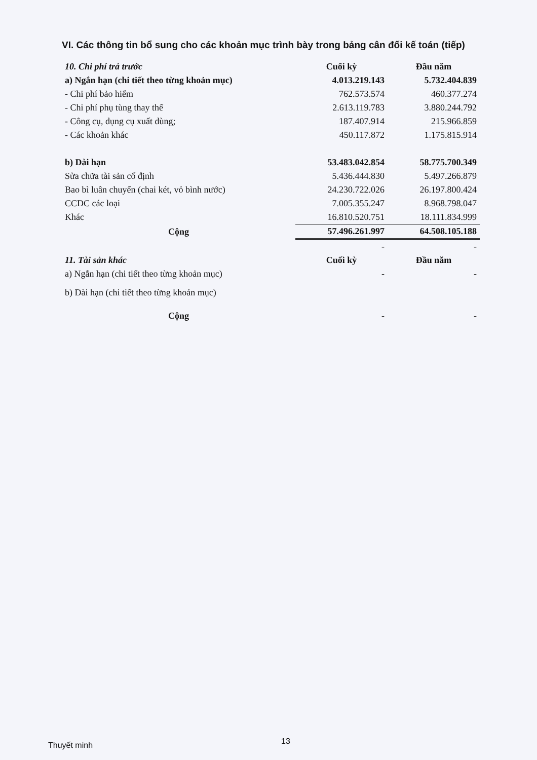VI. Các thông tin bổ sung cho các khoản mục trình bày trong bảng cân đối kế toán (tiếp)
| 10. Chi phí trả trước | Cuối kỳ | Đầu năm |
| a) Ngắn hạn (chi tiết theo từng khoản mục) | 4.013.219.143 | 5.732.404.839 |
| - Chi phí bảo hiểm | 762.573.574 | 460.377.274 |
| - Chi phí phụ tùng thay thế | 2.613.119.783 | 3.880.244.792 |
| - Công cụ, dụng cụ xuất dùng; | 187.407.914 | 215.966.859 |
| - Các khoản khác | 450.117.872 | 1.175.815.914 |
| b) Dài hạn | 53.483.042.854 | 58.775.700.349 |
| Sửa chữa tài sản cố định | 5.436.444.830 | 5.497.266.879 |
| Bao bì luân chuyển (chai két, vỏ bình nước) | 24.230.722.026 | 26.197.800.424 |
| CCDC các loại | 7.005.355.247 | 8.968.798.047 |
| Khác | 16.810.520.751 | 18.111.834.999 |
| Cộng | 57.496.261.997 | 64.508.105.188 |
| | - | - |
| 11. Tài sản khác | Cuối kỳ | Đầu năm |
| a) Ngắn hạn (chi tiết theo từng khoản mục) | - | - |
| b) Dài hạn (chi tiết theo từng khoản mục) | | |
| Cộng | - | - |
13
Thuyết minh